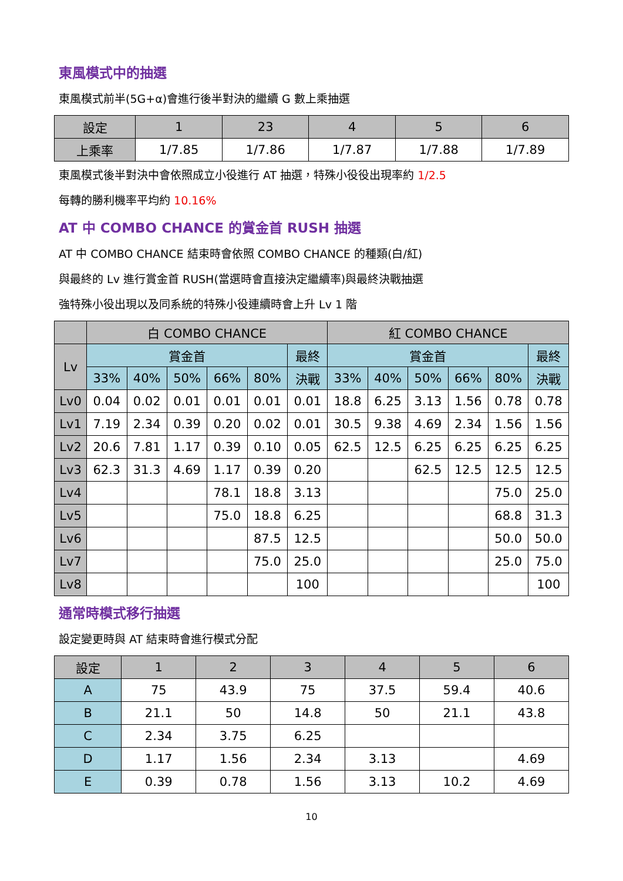東風模式中的抽選
東風模式前半(5G+α)會進行後半對決的繼續 G 數上乘抽選
| 設定 | 1 | 23 | 4 | 5 | 6 |
| --- | --- | --- | --- | --- | --- |
| 上乘率 | 1/7.85 | 1/7.86 | 1/7.87 | 1/7.88 | 1/7.89 |
東風模式後半對決中會依照成立小役進行 AT 抽選，特殊小役役出現率約 1/2.5
每轉的勝利機率平均約 10.16%
AT 中 COMBO CHANCE 的賞金首 RUSH 抽選
AT 中 COMBO CHANCE 結束時會依照 COMBO CHANCE 的種類(白/紅)
與最終的 Lv 進行賞金首 RUSH(當選時會直接決定繼續率)與最終決戰抽選
強特殊小役出現以及同系統的特殊小役連續時會上升 Lv 1 階
| | 白 COMBO CHANCE | | | | | | 紅 COMBO CHANCE | | | | | |
| --- | --- | --- | --- | --- | --- | --- | --- | --- | --- | --- | --- | --- |
| Lv | 賞金首 | | | | | 最終 | 賞金首 | | | | | 最終 |
| | 33% | 40% | 50% | 66% | 80% | 決戰 | 33% | 40% | 50% | 66% | 80% | 決戰 |
| Lv0 | 0.04 | 0.02 | 0.01 | 0.01 | 0.01 | 0.01 | 18.8 | 6.25 | 3.13 | 1.56 | 0.78 | 0.78 |
| Lv1 | 7.19 | 2.34 | 0.39 | 0.20 | 0.02 | 0.01 | 30.5 | 9.38 | 4.69 | 2.34 | 1.56 | 1.56 |
| Lv2 | 20.6 | 7.81 | 1.17 | 0.39 | 0.10 | 0.05 | 62.5 | 12.5 | 6.25 | 6.25 | 6.25 | 6.25 |
| Lv3 | 62.3 | 31.3 | 4.69 | 1.17 | 0.39 | 0.20 | | | 62.5 | 12.5 | 12.5 | 12.5 |
| Lv4 | | | | 78.1 | 18.8 | 3.13 | | | | | 75.0 | 25.0 |
| Lv5 | | | | 75.0 | 18.8 | 6.25 | | | | | 68.8 | 31.3 |
| Lv6 | | | | | 87.5 | 12.5 | | | | | 50.0 | 50.0 |
| Lv7 | | | | | 75.0 | 25.0 | | | | | 25.0 | 75.0 |
| Lv8 | | | | | | 100 | | | | | | 100 |
通常時模式移行抽選
設定變更時與 AT 結束時會進行模式分配
| 設定 | 1 | 2 | 3 | 4 | 5 | 6 |
| --- | --- | --- | --- | --- | --- | --- |
| A | 75 | 43.9 | 75 | 37.5 | 59.4 | 40.6 |
| B | 21.1 | 50 | 14.8 | 50 | 21.1 | 43.8 |
| C | 2.34 | 3.75 | 6.25 | | | |
| D | 1.17 | 1.56 | 2.34 | 3.13 | | 4.69 |
| E | 0.39 | 0.78 | 1.56 | 3.13 | 10.2 | 4.69 |
10